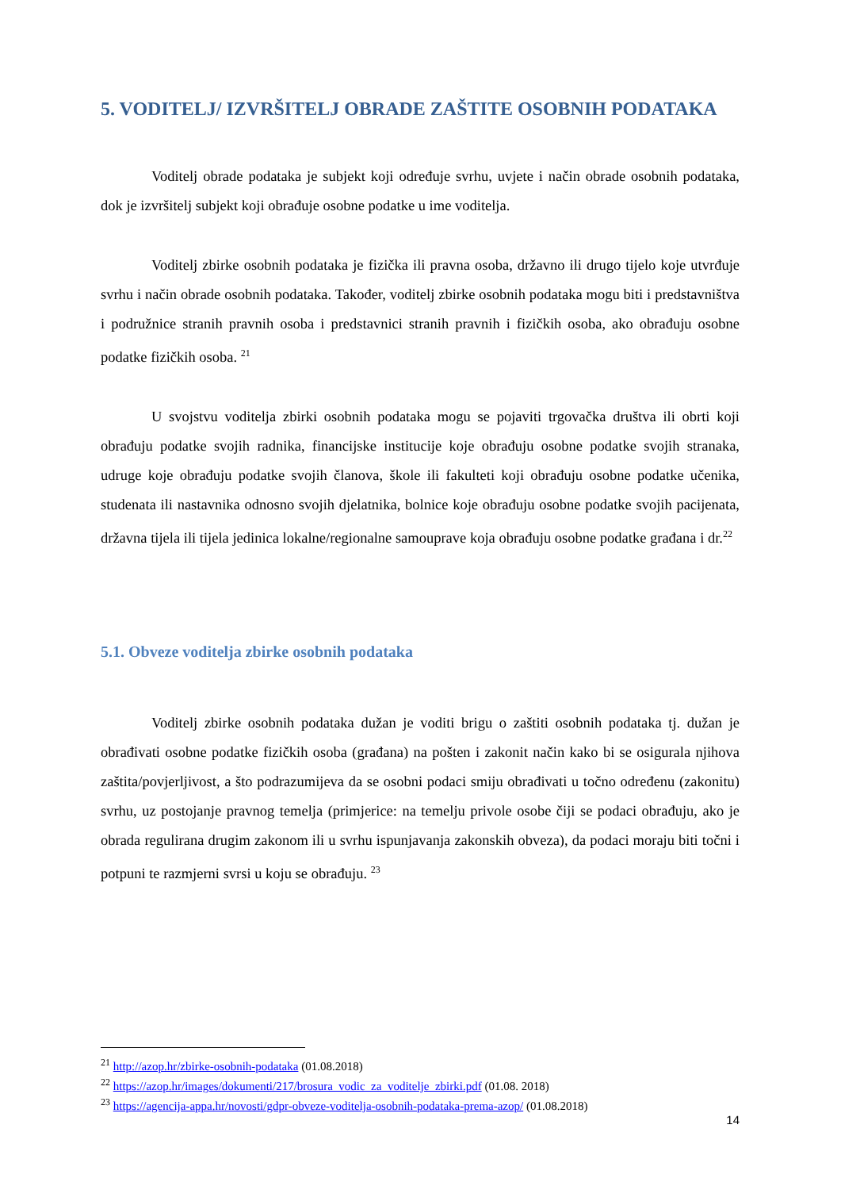5. VODITELJ/ IZVRŠITELJ OBRADE ZAŠTITE OSOBNIH PODATAKA
Voditelj obrade podataka je subjekt koji određuje svrhu, uvjete i način obrade osobnih podataka, dok je izvršitelj subjekt koji obrađuje osobne podatke u ime voditelja.
Voditelj zbirke osobnih podataka je fizička ili pravna osoba, državno ili drugo tijelo koje utvrđuje svrhu i način obrade osobnih podataka. Također, voditelj zbirke osobnih podataka mogu biti i predstavništva i podružnice stranih pravnih osoba i predstavnici stranih pravnih i fizičkih osoba, ako obrađuju osobne podatke fizičkih osoba. <sup>21</sup>
U svojstvu voditelja zbirki osobnih podataka mogu se pojaviti trgovačka društva ili obrti koji obrađuju podatke svojih radnika, financijske institucije koje obrađuju osobne podatke svojih stranaka, udruge koje obrađuju podatke svojih članova, škole ili fakulteti koji obrađuju osobne podatke učenika, studenata ili nastavnika odnosno svojih djelatnika, bolnice koje obrađuju osobne podatke svojih pacijenata, državna tijela ili tijela jedinica lokalne/regionalne samouprave koja obrađuju osobne podatke građana i dr.<sup>22</sup>
5.1. Obveze voditelja zbirke osobnih podataka
Voditelj zbirke osobnih podataka dužan je voditi brigu o zaštiti osobnih podataka tj. dužan je obrađivati osobne podatke fizičkih osoba (građana) na pošten i zakonit način kako bi se osigurala njihova zaštita/povjerljivost, a što podrazumijeva da se osobni podaci smiju obrađivati u točno određenu (zakonitu) svrhu, uz postojanje pravnog temelja (primjerice: na temelju privole osobe čiji se podaci obrađuju, ako je obrada regulirana drugim zakonom ili u svrhu ispunjavanja zakonskih obveza), da podaci moraju biti točni i potpuni te razmjerni svrsi u koju se obrađuju. <sup>23</sup>
<sup>21</sup> http://azop.hr/zbirke-osobnih-podataka (01.08.2018)
<sup>22</sup> https://azop.hr/images/dokumenti/217/brosura_vodic_za_voditelje_zbirki.pdf (01.08. 2018)
<sup>23</sup> https://agencija-appa.hr/novosti/gdpr-obveze-voditelja-osobnih-podataka-prema-azop/ (01.08.2018)
14